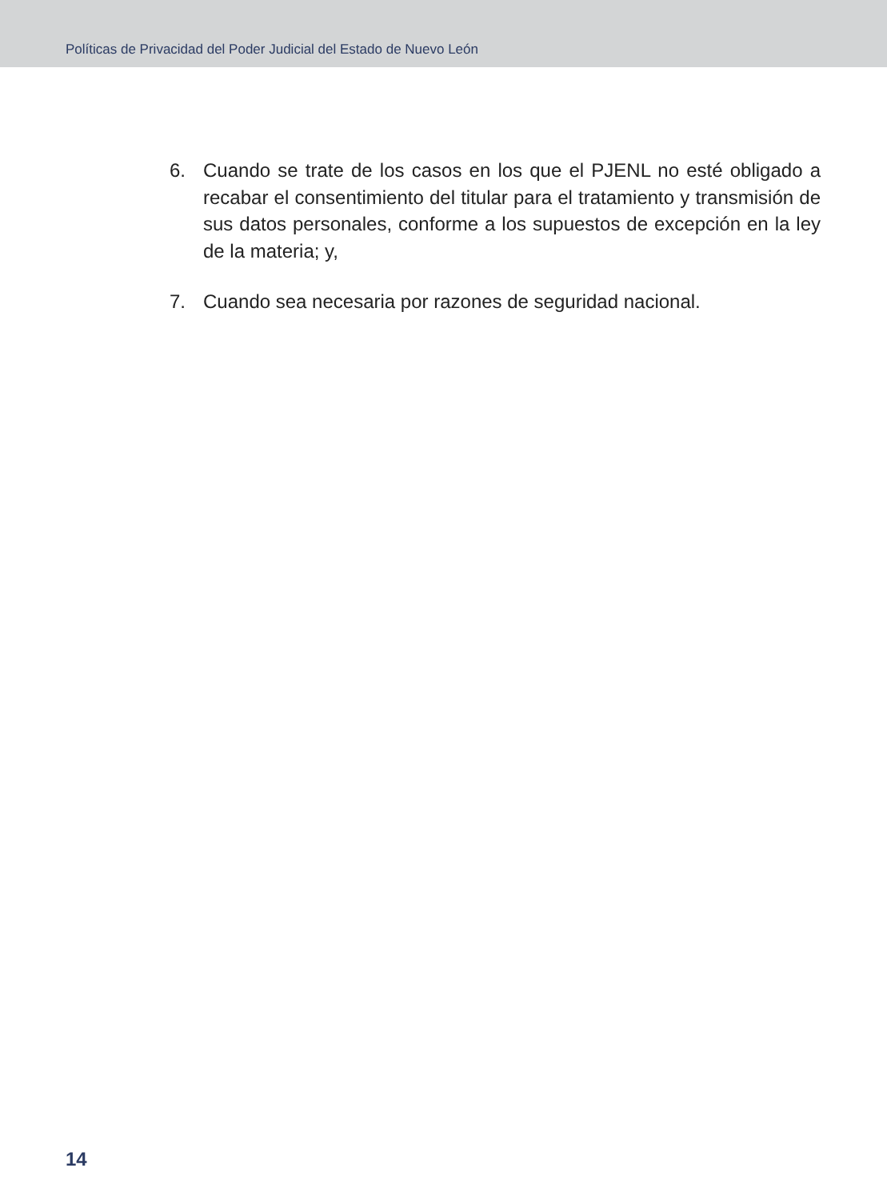Políticas de Privacidad del Poder Judicial del Estado de Nuevo León
6. Cuando se trate de los casos en los que el PJENL no esté obligado a recabar el consentimiento del titular para el tratamiento y transmisión de sus datos personales, conforme a los supuestos de excepción en la ley de la materia; y,
7. Cuando sea necesaria por razones de seguridad nacional.
14